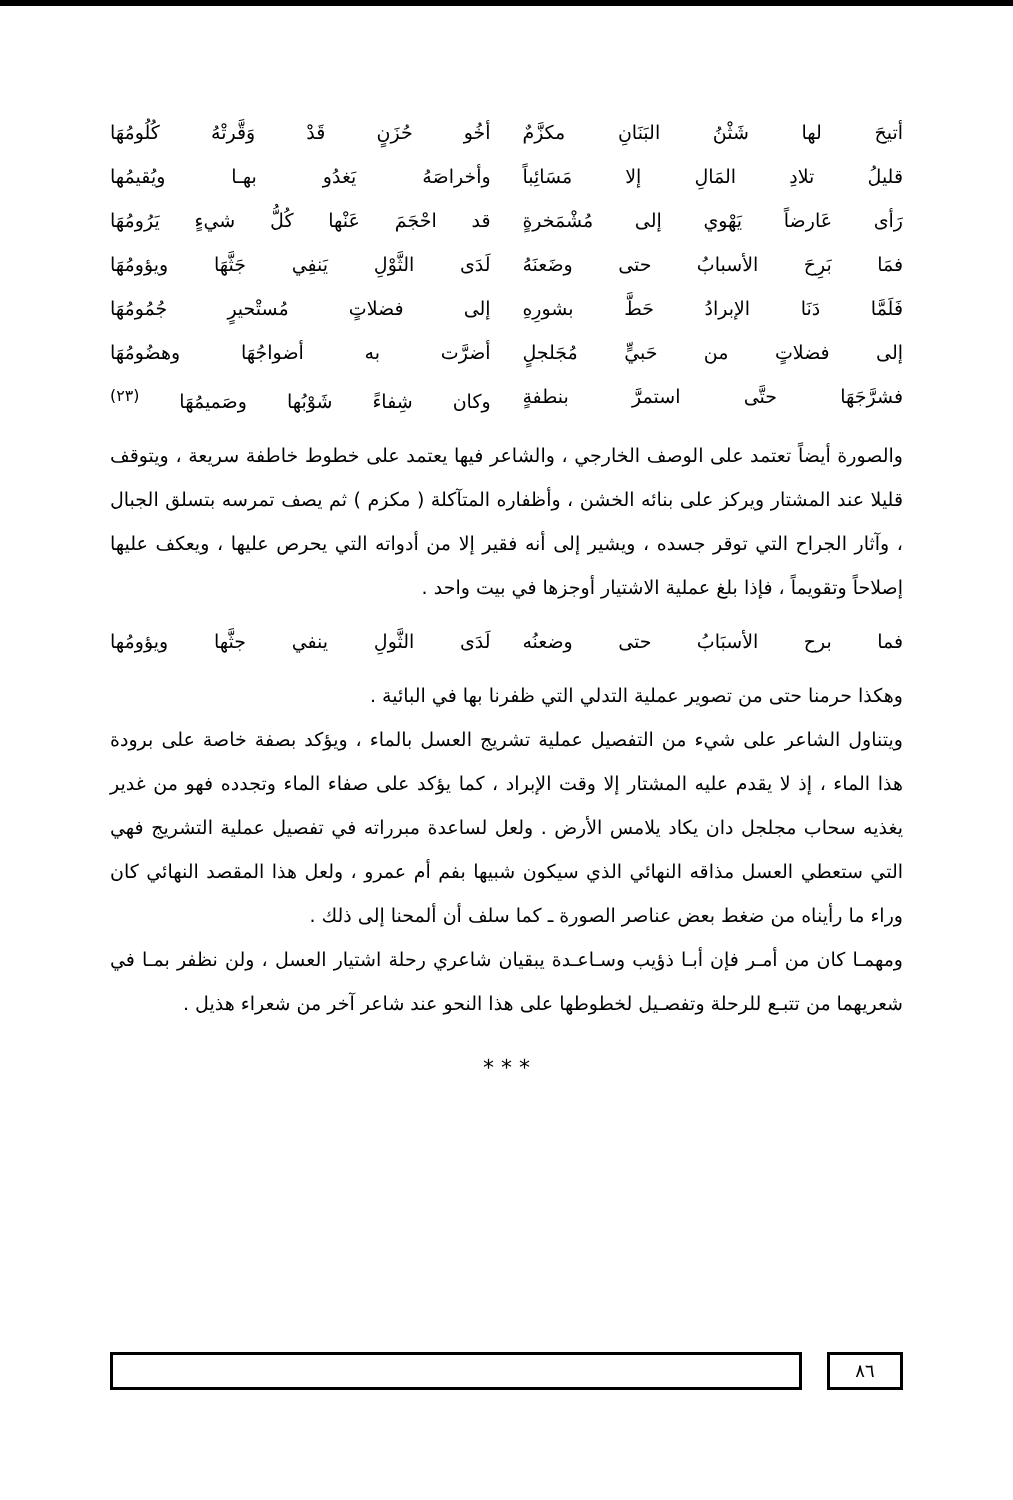أتيحَ لها شَثْنُ البَنَانِ مكزَّمٌ أخُو حُزَنٍ قَدْ وَقَّرتْهُ كُلُومُهَا
قليلُ تلادِ المَالِ إلا مَسَائِباً وأخراصَهُ يَغدُو بهـا ويُقيمُها
رَأى عَارضاً يَهْوي إلى مُشْمَخرةٍ قد احْجَمَ عَنْها كُلُّ شيءٍ يَرُومُهَا
فمَا بَرِحَ الأسبابُ حتى وضَعنَهُ لَدَى الثَّوْلِ يَنفِي جَثَّهَا ويؤومُهَا
فَلَمَّا دَنَا الإبرادُ حَطَّ بشورِهِ إلى فضلاتٍ مُستْحيرٍ جُمُومُهَا
إلى فضلاتٍ من حَبيٍّ مُجَلجلٍ أضرَّت به أضواجُهَا وهضُومُهَا
فشرَّجَهَا حتَّى استمرَّ بنطفةٍ وكان شِفاءً شَوْبُها وصَميمُهَا <sup>(٢٣)</sup>
والصورة أيضاً تعتمد على الوصف الخارجي ، والشاعر فيها يعتمد على خطوط خاطفة سريعة ، ويتوقف قليلا عند المشتار ويركز على بنائه الخشن ، وأظفاره المتآكلة ( مكزم ) ثم يصف تمرسه بتسلق الجبال ، وآثار الجراح التي توقر جسده ، ويشير إلى أنه فقير إلا من أدواته التي يحرص عليها ، ويعكف عليها إصلاحاً وتقويماً ، فإذا بلغ عملية الاشتيار أوجزها في بيت واحد .
فما برح الأسبَابُ حتى وضعنُه لَدَى الثَّولِ ينفي جثَّها ويؤومُها
وهكذا حرمنا حتى من تصوير عملية التدلي التي ظفرنا بها في البائية .
ويتناول الشاعر على شيء من التفصيل عملية تشريج العسل بالماء ، ويؤكد بصفة خاصة على برودة هذا الماء ، إذ لا يقدم عليه المشتار إلا وقت الإبراد ، كما يؤكد على صفاء الماء وتجدده فهو من غدير يغذيه سحاب مجلجل دان يكاد يلامس الأرض . ولعل لساعدة مبرراته في تفصيل عملية التشريج فهي التي ستعطي العسل مذاقه النهائي الذي سيكون شبيها بفم أم عمرو ، ولعل هذا المقصد النهائي كان وراء ما رأيناه من ضغط بعض عناصر الصورة ـ كما سلف أن ألمحنا إلى ذلك .
ومهمـا كان من أمـر فإن أبـا ذؤيب وسـاعـدة يبقيان شاعري رحلة اشتيار العسل ، ولن نظفر بمـا في شعريهما من تتبـع للرحلة وتفصـيل لخطوطها على هذا النحو عند شاعر آخر من شعراء هذيل .
* * *
٨٦